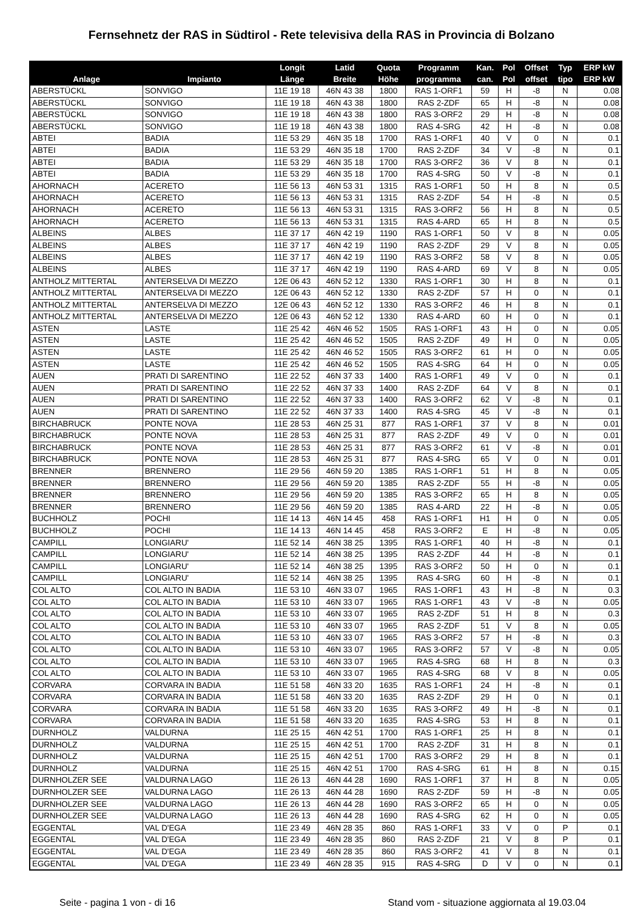Fernsehnetz der RAS in Südtirol - Rete televisiva della RAS in Provincia di Bolzano
| Anlage | Impianto | Longit Länge | Latid Breite | Quota Höhe | Programm programma | Kan. can. | Pol Pol | Offset offset | Typ tipo | ERP kW ERP kW |
| --- | --- | --- | --- | --- | --- | --- | --- | --- | --- | --- |
| ABERSTÜCKL | SONVIGO | 11E 19 18 | 46N 43 38 | 1800 | RAS 1-ORF1 | 59 | H | -8 | N | 0.08 |
| ABERSTÜCKL | SONVIGO | 11E 19 18 | 46N 43 38 | 1800 | RAS 2-ZDF | 65 | H | -8 | N | 0.08 |
| ABERSTÜCKL | SONVIGO | 11E 19 18 | 46N 43 38 | 1800 | RAS 3-ORF2 | 29 | H | -8 | N | 0.08 |
| ABERSTÜCKL | SONVIGO | 11E 19 18 | 46N 43 38 | 1800 | RAS 4-SRG | 42 | H | -8 | N | 0.08 |
| ABTEI | BADIA | 11E 53 29 | 46N 35 18 | 1700 | RAS 1-ORF1 | 40 | V | 0 | N | 0.1 |
| ABTEI | BADIA | 11E 53 29 | 46N 35 18 | 1700 | RAS 2-ZDF | 34 | V | -8 | N | 0.1 |
| ABTEI | BADIA | 11E 53 29 | 46N 35 18 | 1700 | RAS 3-ORF2 | 36 | V | 8 | N | 0.1 |
| ABTEI | BADIA | 11E 53 29 | 46N 35 18 | 1700 | RAS 4-SRG | 50 | V | -8 | N | 0.1 |
| AHORNACH | ACERETO | 11E 56 13 | 46N 53 31 | 1315 | RAS 1-ORF1 | 50 | H | 8 | N | 0.5 |
| AHORNACH | ACERETO | 11E 56 13 | 46N 53 31 | 1315 | RAS 2-ZDF | 54 | H | -8 | N | 0.5 |
| AHORNACH | ACERETO | 11E 56 13 | 46N 53 31 | 1315 | RAS 3-ORF2 | 56 | H | 8 | N | 0.5 |
| AHORNACH | ACERETO | 11E 56 13 | 46N 53 31 | 1315 | RAS 4-ARD | 65 | H | 8 | N | 0.5 |
| ALBEINS | ALBES | 11E 37 17 | 46N 42 19 | 1190 | RAS 1-ORF1 | 50 | V | 8 | N | 0.05 |
| ALBEINS | ALBES | 11E 37 17 | 46N 42 19 | 1190 | RAS 2-ZDF | 29 | V | 8 | N | 0.05 |
| ALBEINS | ALBES | 11E 37 17 | 46N 42 19 | 1190 | RAS 3-ORF2 | 58 | V | 8 | N | 0.05 |
| ALBEINS | ALBES | 11E 37 17 | 46N 42 19 | 1190 | RAS 4-ARD | 69 | V | 8 | N | 0.05 |
| ANTHOLZ MITTERTAL | ANTERSELVA DI MEZZO | 12E 06 43 | 46N 52 12 | 1330 | RAS 1-ORF1 | 30 | H | 8 | N | 0.1 |
| ANTHOLZ MITTERTAL | ANTERSELVA DI MEZZO | 12E 06 43 | 46N 52 12 | 1330 | RAS 2-ZDF | 57 | H | 0 | N | 0.1 |
| ANTHOLZ MITTERTAL | ANTERSELVA DI MEZZO | 12E 06 43 | 46N 52 12 | 1330 | RAS 3-ORF2 | 46 | H | 8 | N | 0.1 |
| ANTHOLZ MITTERTAL | ANTERSELVA DI MEZZO | 12E 06 43 | 46N 52 12 | 1330 | RAS 4-ARD | 60 | H | 0 | N | 0.1 |
| ASTEN | LASTE | 11E 25 42 | 46N 46 52 | 1505 | RAS 1-ORF1 | 43 | H | 0 | N | 0.05 |
| ASTEN | LASTE | 11E 25 42 | 46N 46 52 | 1505 | RAS 2-ZDF | 49 | H | 0 | N | 0.05 |
| ASTEN | LASTE | 11E 25 42 | 46N 46 52 | 1505 | RAS 3-ORF2 | 61 | H | 0 | N | 0.05 |
| ASTEN | LASTE | 11E 25 42 | 46N 46 52 | 1505 | RAS 4-SRG | 64 | H | 0 | N | 0.05 |
| AUEN | PRATI DI SARENTINO | 11E 22 52 | 46N 37 33 | 1400 | RAS 1-ORF1 | 49 | V | 0 | N | 0.1 |
| AUEN | PRATI DI SARENTINO | 11E 22 52 | 46N 37 33 | 1400 | RAS 2-ZDF | 64 | V | 8 | N | 0.1 |
| AUEN | PRATI DI SARENTINO | 11E 22 52 | 46N 37 33 | 1400 | RAS 3-ORF2 | 62 | V | -8 | N | 0.1 |
| AUEN | PRATI DI SARENTINO | 11E 22 52 | 46N 37 33 | 1400 | RAS 4-SRG | 45 | V | -8 | N | 0.1 |
| BIRCHABRUCK | PONTE NOVA | 11E 28 53 | 46N 25 31 | 877 | RAS 1-ORF1 | 37 | V | 8 | N | 0.01 |
| BIRCHABRUCK | PONTE NOVA | 11E 28 53 | 46N 25 31 | 877 | RAS 2-ZDF | 49 | V | 0 | N | 0.01 |
| BIRCHABRUCK | PONTE NOVA | 11E 28 53 | 46N 25 31 | 877 | RAS 3-ORF2 | 61 | V | -8 | N | 0.01 |
| BIRCHABRUCK | PONTE NOVA | 11E 28 53 | 46N 25 31 | 877 | RAS 4-SRG | 65 | V | 0 | N | 0.01 |
| BRENNER | BRENNERO | 11E 29 56 | 46N 59 20 | 1385 | RAS 1-ORF1 | 51 | H | 8 | N | 0.05 |
| BRENNER | BRENNERO | 11E 29 56 | 46N 59 20 | 1385 | RAS 2-ZDF | 55 | H | -8 | N | 0.05 |
| BRENNER | BRENNERO | 11E 29 56 | 46N 59 20 | 1385 | RAS 3-ORF2 | 65 | H | 8 | N | 0.05 |
| BRENNER | BRENNERO | 11E 29 56 | 46N 59 20 | 1385 | RAS 4-ARD | 22 | H | -8 | N | 0.05 |
| BUCHHOLZ | POCHI | 11E 14 13 | 46N 14 45 | 458 | RAS 1-ORF1 | H1 | H | 0 | N | 0.05 |
| BUCHHOLZ | POCHI | 11E 14 13 | 46N 14 45 | 458 | RAS 3-ORF2 | E | H | -8 | N | 0.05 |
| CAMPILL | LONGIARU' | 11E 52 14 | 46N 38 25 | 1395 | RAS 1-ORF1 | 40 | H | -8 | N | 0.1 |
| CAMPILL | LONGIARU' | 11E 52 14 | 46N 38 25 | 1395 | RAS 2-ZDF | 44 | H | -8 | N | 0.1 |
| CAMPILL | LONGIARU' | 11E 52 14 | 46N 38 25 | 1395 | RAS 3-ORF2 | 50 | H | 0 | N | 0.1 |
| CAMPILL | LONGIARU' | 11E 52 14 | 46N 38 25 | 1395 | RAS 4-SRG | 60 | H | -8 | N | 0.1 |
| COL ALTO | COL ALTO IN BADIA | 11E 53 10 | 46N 33 07 | 1965 | RAS 1-ORF1 | 43 | H | -8 | N | 0.3 |
| COL ALTO | COL ALTO IN BADIA | 11E 53 10 | 46N 33 07 | 1965 | RAS 1-ORF1 | 43 | V | -8 | N | 0.05 |
| COL ALTO | COL ALTO IN BADIA | 11E 53 10 | 46N 33 07 | 1965 | RAS 2-ZDF | 51 | H | 8 | N | 0.3 |
| COL ALTO | COL ALTO IN BADIA | 11E 53 10 | 46N 33 07 | 1965 | RAS 2-ZDF | 51 | V | 8 | N | 0.05 |
| COL ALTO | COL ALTO IN BADIA | 11E 53 10 | 46N 33 07 | 1965 | RAS 3-ORF2 | 57 | H | -8 | N | 0.3 |
| COL ALTO | COL ALTO IN BADIA | 11E 53 10 | 46N 33 07 | 1965 | RAS 3-ORF2 | 57 | V | -8 | N | 0.05 |
| COL ALTO | COL ALTO IN BADIA | 11E 53 10 | 46N 33 07 | 1965 | RAS 4-SRG | 68 | H | 8 | N | 0.3 |
| COL ALTO | COL ALTO IN BADIA | 11E 53 10 | 46N 33 07 | 1965 | RAS 4-SRG | 68 | V | 8 | N | 0.05 |
| CORVARA | CORVARA IN BADIA | 11E 51 58 | 46N 33 20 | 1635 | RAS 1-ORF1 | 24 | H | -8 | N | 0.1 |
| CORVARA | CORVARA IN BADIA | 11E 51 58 | 46N 33 20 | 1635 | RAS 2-ZDF | 29 | H | 0 | N | 0.1 |
| CORVARA | CORVARA IN BADIA | 11E 51 58 | 46N 33 20 | 1635 | RAS 3-ORF2 | 49 | H | -8 | N | 0.1 |
| CORVARA | CORVARA IN BADIA | 11E 51 58 | 46N 33 20 | 1635 | RAS 4-SRG | 53 | H | 8 | N | 0.1 |
| DURNHOLZ | VALDURNA | 11E 25 15 | 46N 42 51 | 1700 | RAS 1-ORF1 | 25 | H | 8 | N | 0.1 |
| DURNHOLZ | VALDURNA | 11E 25 15 | 46N 42 51 | 1700 | RAS 2-ZDF | 31 | H | 8 | N | 0.1 |
| DURNHOLZ | VALDURNA | 11E 25 15 | 46N 42 51 | 1700 | RAS 3-ORF2 | 29 | H | 8 | N | 0.1 |
| DURNHOLZ | VALDURNA | 11E 25 15 | 46N 42 51 | 1700 | RAS 4-SRG | 61 | H | 8 | N | 0.15 |
| DURNHOLZER SEE | VALDURNA LAGO | 11E 26 13 | 46N 44 28 | 1690 | RAS 1-ORF1 | 37 | H | 8 | N | 0.05 |
| DURNHOLZER SEE | VALDURNA LAGO | 11E 26 13 | 46N 44 28 | 1690 | RAS 2-ZDF | 59 | H | -8 | N | 0.05 |
| DURNHOLZER SEE | VALDURNA LAGO | 11E 26 13 | 46N 44 28 | 1690 | RAS 3-ORF2 | 65 | H | 0 | N | 0.05 |
| DURNHOLZER SEE | VALDURNA LAGO | 11E 26 13 | 46N 44 28 | 1690 | RAS 4-SRG | 62 | H | 0 | N | 0.05 |
| EGGENTAL | VAL D'EGA | 11E 23 49 | 46N 28 35 | 860 | RAS 1-ORF1 | 33 | V | 0 | P | 0.1 |
| EGGENTAL | VAL D'EGA | 11E 23 49 | 46N 28 35 | 860 | RAS 2-ZDF | 21 | V | 8 | P | 0.1 |
| EGGENTAL | VAL D'EGA | 11E 23 49 | 46N 28 35 | 860 | RAS 3-ORF2 | 41 | V | 8 | N | 0.1 |
| EGGENTAL | VAL D'EGA | 11E 23 49 | 46N 28 35 | 915 | RAS 4-SRG | D | V | 0 | N | 0.1 |
Seite - pagina 1 von - di 16 Stand vom - situazione aggiornata al 19.03.04